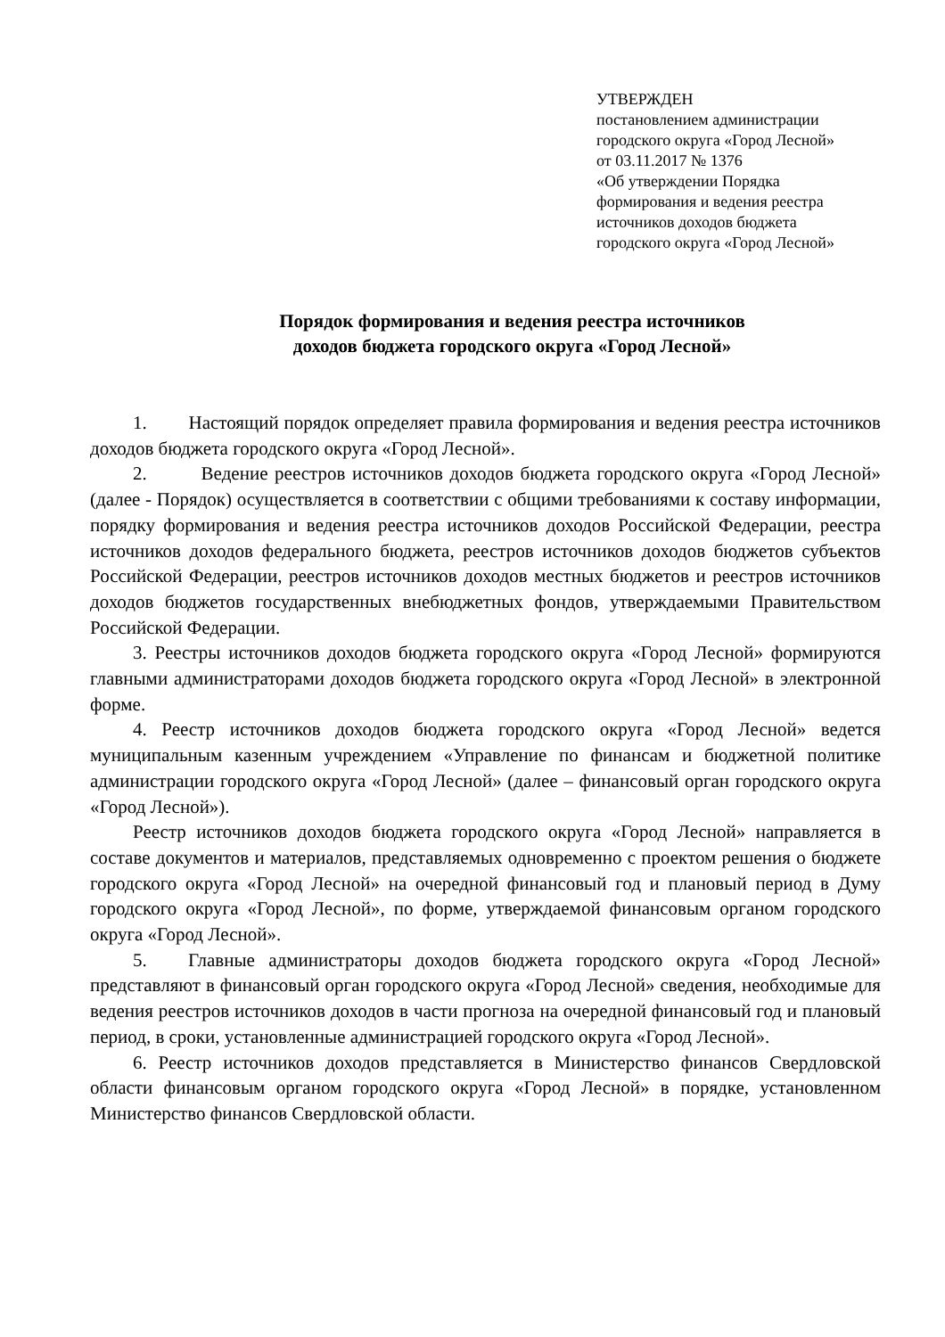УТВЕРЖДЕН
постановлением администрации
городского округа «Город Лесной»
от 03.11.2017 № 1376
«Об утверждении Порядка
формирования и ведения реестра
источников доходов бюджета
городского округа «Город Лесной»
Порядок формирования и ведения реестра источников
доходов бюджета городского округа «Город Лесной»
1. Настоящий порядок определяет правила формирования и ведения реестра источников доходов бюджета городского округа «Город Лесной».
2. Ведение реестров источников доходов бюджета городского округа «Город Лесной» (далее - Порядок) осуществляется в соответствии с общими требованиями к составу информации, порядку формирования и ведения реестра источников доходов Российской Федерации, реестра источников доходов федерального бюджета, реестров источников доходов бюджетов субъектов Российской Федерации, реестров источников доходов местных бюджетов и реестров источников доходов бюджетов государственных внебюджетных фондов, утверждаемыми Правительством Российской Федерации.
3. Реестры источников доходов бюджета городского округа «Город Лесной» формируются главными администраторами доходов бюджета городского округа «Город Лесной» в электронной форме.
4. Реестр источников доходов бюджета городского округа «Город Лесной» ведется муниципальным казенным учреждением «Управление по финансам и бюджетной политике администрации городского округа «Город Лесной» (далее – финансовый орган городского округа «Город Лесной»).
Реестр источников доходов бюджета городского округа «Город Лесной» направляется в составе документов и материалов, представляемых одновременно с проектом решения о бюджете городского округа «Город Лесной» на очередной финансовый год и плановый период в Думу городского округа «Город Лесной», по форме, утверждаемой финансовым органом городского округа «Город Лесной».
5. Главные администраторы доходов бюджета городского округа «Город Лесной» представляют в финансовый орган городского округа «Город Лесной» сведения, необходимые для ведения реестров источников доходов в части прогноза на очередной финансовый год и плановый период, в сроки, установленные администрацией городского округа «Город Лесной».
6. Реестр источников доходов представляется в Министерство финансов Свердловской области финансовым органом городского округа «Город Лесной» в порядке, установленном Министерство финансов Свердловской области.